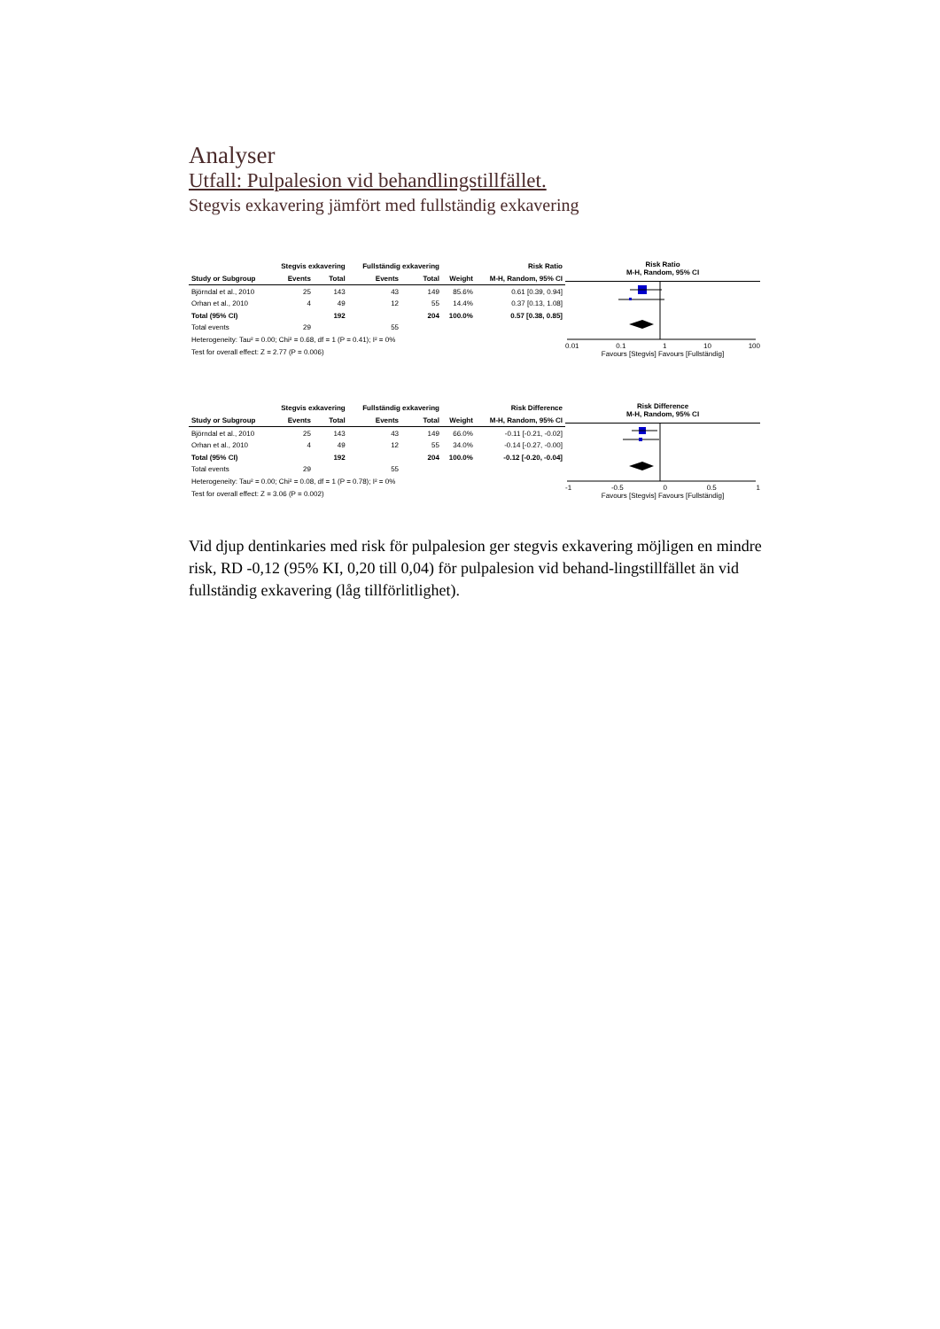Analyser
Utfall: Pulpalesion vid behandlingstillfället.
Stegvis exkavering jämfört med fullständig exkavering
| | Stegvis exkavering | | Fullständig exkavering | | | Risk Ratio |
| --- | --- | --- | --- | --- | --- | --- |
| Study or Subgroup | Events | Total | Events | Total | Weight | M-H, Random, 95% CI |
| Björndal et al., 2010 | 25 | 143 | 43 | 149 | 85.6% | 0.61 [0.39, 0.94] |
| Orhan et al., 2010 | 4 | 49 | 12 | 55 | 14.4% | 0.37 [0.13, 1.08] |
| Total (95% CI) | | 192 | | 204 | 100.0% | 0.57 [0.38, 0.85] |
| Total events | 29 | | 55 | | | |
| Heterogeneity: Tau² = 0.00; Chi² = 0.68, df = 1 (P = 0.41); I² = 0% | | | | | | |
| Test for overall effect: Z = 2.77 (P = 0.006) | | | | | | |
Risk Ratio
M-H, Random, 95% CI
0.01 0.1 1 10 100
Favours [Stegvis] Favours [Fullständig]
| | Stegvis exkavering | | Fullständig exkavering | | | Risk Difference |
| --- | --- | --- | --- | --- | --- | --- |
| Study or Subgroup | Events | Total | Events | Total | Weight | M-H, Random, 95% CI |
| Björndal et al., 2010 | 25 | 143 | 43 | 149 | 66.0% | -0.11 [-0.21, -0.02] |
| Orhan et al., 2010 | 4 | 49 | 12 | 55 | 34.0% | -0.14 [-0.27, -0.00] |
| Total (95% CI) | | 192 | | 204 | 100.0% | -0.12 [-0.20, -0.04] |
| Total events | 29 | | 55 | | | |
| Heterogeneity: Tau² = 0.00; Chi² = 0.08, df = 1 (P = 0.78); I² = 0% | | | | | | |
| Test for overall effect: Z = 3.06 (P = 0.002) | | | | | | |
Risk Difference
M-H, Random, 95% CI
-1 -0.5 0 0.5 1
Favours [Stegvis] Favours [Fullständig]
Vid djup dentinkaries med risk för pulpalesion ger stegvis exkavering möjligen en mindre risk, RD -0,12 (95% KI, 0,20 till 0,04) för pulpalesion vid behand-lingstillfället än vid fullständig exkavering (låg tillförlitlighet).